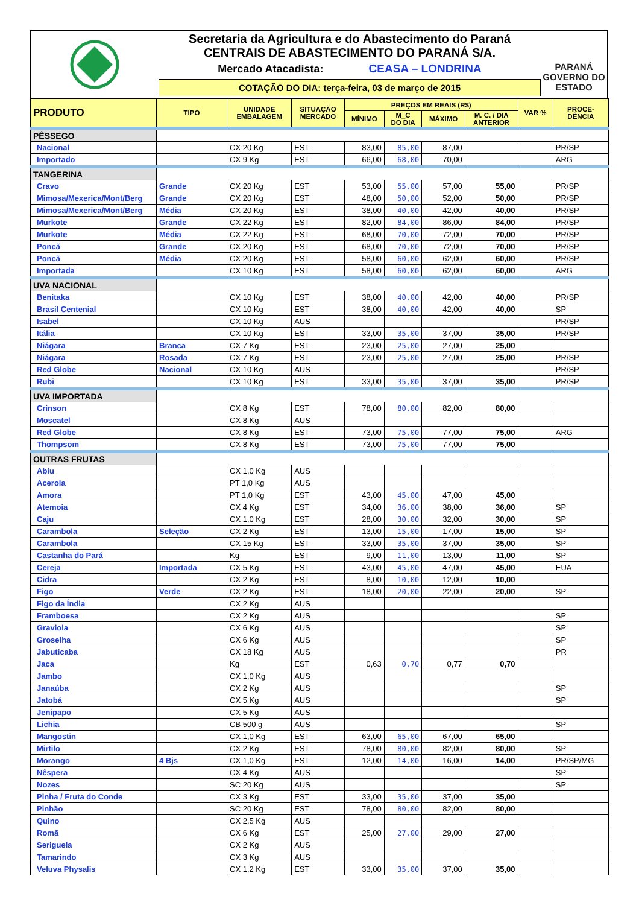Secretaria da Agricultura e do Abastecimento do Paraná
CENTRAIS DE ABASTECIMENTO DO PARANÁ S/A.
Mercado Atacadista: CEASA – LONDRINA
COTAÇÃO DO DIA: terça-feira, 03 de março de 2015
PARANÁ
GOVERNO DO ESTADO
| PRODUTO | TIPO | UNIDADE EMBALAGEM | SITUAÇÃO MERCADO | PREÇOS EM REAIS (R$) | | | | VAR % | PROCE- DÊNCIA |
| --- | --- | --- | --- | --- | --- | --- | --- | --- | --- |
| | | | | MÍNIMO | M_C DO DIA | MÁXIMO | M. C. / DIA ANTERIOR | | |
| PÊSSEGO | | | | | | | | | |
| Nacional | | CX 20 Kg | EST | 83,00 | 85,00 | 87,00 | | | PR/SP |
| Importado | | CX 9 Kg | EST | 66,00 | 68,00 | 70,00 | | | ARG |
| TANGERINA | | | | | | | | | |
| Cravo | Grande | CX 20 Kg | EST | 53,00 | 55,00 | 57,00 | 55,00 | | PR/SP |
| Mimosa/Mexerica/Mont/Berg | Grande | CX 20 Kg | EST | 48,00 | 50,00 | 52,00 | 50,00 | | PR/SP |
| Mimosa/Mexerica/Mont/Berg | Média | CX 20 Kg | EST | 38,00 | 40,00 | 42,00 | 40,00 | | PR/SP |
| Murkote | Grande | CX 22 Kg | EST | 82,00 | 84,00 | 86,00 | 84,00 | | PR/SP |
| Murkote | Média | CX 22 Kg | EST | 68,00 | 70,00 | 72,00 | 70,00 | | PR/SP |
| Poncã | Grande | CX 20 Kg | EST | 68,00 | 70,00 | 72,00 | 70,00 | | PR/SP |
| Poncã | Média | CX 20 Kg | EST | 58,00 | 60,00 | 62,00 | 60,00 | | PR/SP |
| Importada | | CX 10 Kg | EST | 58,00 | 60,00 | 62,00 | 60,00 | | ARG |
| UVA NACIONAL | | | | | | | | | |
| Benitaka | | CX 10 Kg | EST | 38,00 | 40,00 | 42,00 | 40,00 | | PR/SP |
| Brasil Centenial | | CX 10 Kg | EST | 38,00 | 40,00 | 42,00 | 40,00 | | SP |
| Isabel | | CX 10 Kg | AUS | | | | | | PR/SP |
| Itália | | CX 10 Kg | EST | 33,00 | 35,00 | 37,00 | 35,00 | | PR/SP |
| Niágara | Branca | CX 7 Kg | EST | 23,00 | 25,00 | 27,00 | 25,00 | | |
| Niágara | Rosada | CX 7 Kg | EST | 23,00 | 25,00 | 27,00 | 25,00 | | PR/SP |
| Red Globe | Nacional | CX 10 Kg | AUS | | | | | | PR/SP |
| Rubi | | CX 10 Kg | EST | 33,00 | 35,00 | 37,00 | 35,00 | | PR/SP |
| UVA IMPORTADA | | | | | | | | | |
| Crinson | | CX 8 Kg | EST | 78,00 | 80,00 | 82,00 | 80,00 | | |
| Moscatel | | CX 8 Kg | AUS | | | | | | |
| Red Globe | | CX 8 Kg | EST | 73,00 | 75,00 | 77,00 | 75,00 | | ARG |
| Thompsom | | CX 8 Kg | EST | 73,00 | 75,00 | 77,00 | 75,00 | | |
| OUTRAS FRUTAS | | | | | | | | | |
| Abiu | | CX 1,0 Kg | AUS | | | | | | |
| Acerola | | PT 1,0 Kg | AUS | | | | | | |
| Amora | | PT 1,0 Kg | EST | 43,00 | 45,00 | 47,00 | 45,00 | | |
| Atemoia | | CX 4 Kg | EST | 34,00 | 36,00 | 38,00 | 36,00 | | SP |
| Caju | | CX 1,0 Kg | EST | 28,00 | 30,00 | 32,00 | 30,00 | | SP |
| Carambola | Seleção | CX 2 Kg | EST | 13,00 | 15,00 | 17,00 | 15,00 | | SP |
| Carambola | | CX 15 Kg | EST | 33,00 | 35,00 | 37,00 | 35,00 | | SP |
| Castanha do Pará | | Kg | EST | 9,00 | 11,00 | 13,00 | 11,00 | | SP |
| Cereja | Importada | CX 5 Kg | EST | 43,00 | 45,00 | 47,00 | 45,00 | | EUA |
| Cidra | | CX 2 Kg | EST | 8,00 | 10,00 | 12,00 | 10,00 | | |
| Figo | Verde | CX 2 Kg | EST | 18,00 | 20,00 | 22,00 | 20,00 | | SP |
| Figo da Índia | | CX 2 Kg | AUS | | | | | | |
| Framboesa | | CX 2 Kg | AUS | | | | | | SP |
| Graviola | | CX 6 Kg | AUS | | | | | | SP |
| Groselha | | CX 6 Kg | AUS | | | | | | SP |
| Jabuticaba | | CX 18 Kg | AUS | | | | | | PR |
| Jaca | | Kg | EST | 0,63 | 0,70 | 0,77 | 0,70 | | |
| Jambo | | CX 1,0 Kg | AUS | | | | | | |
| Janaúba | | CX 2 Kg | AUS | | | | | | SP |
| Jatobá | | CX 5 Kg | AUS | | | | | | SP |
| Jenipapo | | CX 5 Kg | AUS | | | | | | |
| Lichia | | CB 500 g | AUS | | | | | | SP |
| Mangostin | | CX 1,0 Kg | EST | 63,00 | 65,00 | 67,00 | 65,00 | | |
| Mirtilo | | CX 2 Kg | EST | 78,00 | 80,00 | 82,00 | 80,00 | | SP |
| Morango | 4 Bjs | CX 1,0 Kg | EST | 12,00 | 14,00 | 16,00 | 14,00 | | PR/SP/MG |
| Nêspera | | CX 4 Kg | AUS | | | | | | SP |
| Nozes | | SC 20 Kg | AUS | | | | | | SP |
| Pinha / Fruta do Conde | | CX 3 Kg | EST | 33,00 | 35,00 | 37,00 | 35,00 | | |
| Pinhão | | SC 20 Kg | EST | 78,00 | 80,00 | 82,00 | 80,00 | | |
| Quino | | CX 2,5 Kg | AUS | | | | | | |
| Romã | | CX 6 Kg | EST | 25,00 | 27,00 | 29,00 | 27,00 | | |
| Seriguela | | CX 2 Kg | AUS | | | | | | |
| Tamarindo | | CX 3 Kg | AUS | | | | | | |
| Veluva Physalis | | CX 1,2 Kg | EST | 33,00 | 35,00 | 37,00 | 35,00 | | |